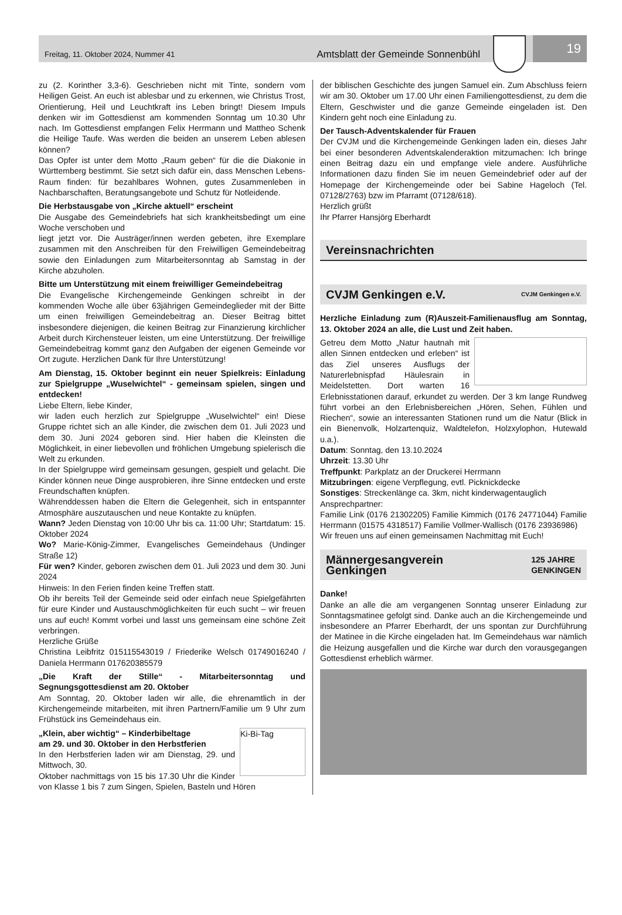Freitag, 11. Oktober 2024, Nummer 41
Amtsblatt der Gemeinde Sonnenbühl
19
zu (2. Korinther 3,3-6). Geschrieben nicht mit Tinte, sondern vom Heiligen Geist. An euch ist ablesbar und zu erkennen, wie Christus Trost, Orientierung, Heil und Leuchtkraft ins Leben bringt! Diesem Impuls denken wir im Gottesdienst am kommenden Sonntag um 10.30 Uhr nach. Im Gottesdienst empfangen Felix Herrmann und Mattheo Schenk die Heilige Taufe. Was werden die beiden an unserem Leben ablesen können?
Das Opfer ist unter dem Motto „Raum geben“ für die die Diakonie in Württemberg bestimmt. Sie setzt sich dafür ein, dass Menschen Lebens-Raum finden: für bezahlbares Wohnen, gutes Zusammenleben in Nachbarschaften, Beratungsangebote und Schutz für Notleidende.
Die Herbstausgabe von „Kirche aktuell“ erscheint
Die Ausgabe des Gemeindebriefs hat sich krankheitsbedingt um eine Woche verschoben und
liegt jetzt vor. Die Austräger/innen werden gebeten, ihre Exemplare zusammen mit den Anschreiben für den Freiwilligen Gemeindebeitrag sowie den Einladungen zum Mitarbeitersonntag ab Samstag in der Kirche abzuholen.
Bitte um Unterstützung mit einem freiwilliger Gemeindebeitrag
Die Evangelische Kirchengemeinde Genkingen schreibt in der kommenden Woche alle über 63jährigen Gemeindeglieder mit der Bitte um einen freiwilligen Gemeindebeitrag an. Dieser Beitrag bittet insbesondere diejenigen, die keinen Beitrag zur Finanzierung kirchlicher Arbeit durch Kirchensteuer leisten, um eine Unterstützung. Der freiwillige Gemeindebeitrag kommt ganz den Aufgaben der eigenen Gemeinde vor Ort zugute. Herzlichen Dank für Ihre Unterstützung!
Am Dienstag, 15. Oktober beginnt ein neuer Spielkreis: Einladung zur Spielgruppe „Wuselwichtel“ - gemeinsam spielen, singen und entdecken!
Liebe Eltern, liebe Kinder,
wir laden euch herzlich zur Spielgruppe „Wuselwichtel“ ein! Diese Gruppe richtet sich an alle Kinder, die zwischen dem 01. Juli 2023 und dem 30. Juni 2024 geboren sind. Hier haben die Kleinsten die Möglichkeit, in einer liebevollen und fröhlichen Umgebung spielerisch die Welt zu erkunden.
In der Spielgruppe wird gemeinsam gesungen, gespielt und gelacht. Die Kinder können neue Dinge ausprobieren, ihre Sinne entdecken und erste Freundschaften knüpfen.
Währenddessen haben die Eltern die Gelegenheit, sich in entspannter Atmosphäre auszutauschen und neue Kontakte zu knüpfen.
Wann? Jeden Dienstag von 10:00 Uhr bis ca. 11:00 Uhr; Startdatum: 15. Oktober 2024
Wo? Marie-König-Zimmer, Evangelisches Gemeindehaus (Undinger Straße 12)
Für wen? Kinder, geboren zwischen dem 01. Juli 2023 und dem 30. Juni 2024
Hinweis: In den Ferien finden keine Treffen statt.
Ob ihr bereits Teil der Gemeinde seid oder einfach neue Spielgefährten für eure Kinder und Austauschmöglichkeiten für euch sucht – wir freuen uns auf euch! Kommt vorbei und lasst uns gemeinsam eine schöne Zeit verbringen.
Herzliche Grüße
Christina Leibfritz 015115543019 / Friederike Welsch 01749016240 / Daniela Herrmann 017620385579
„Die Kraft der Stille“ - Mitarbeitersonntag und Segnungsgottesdienst am 20. Oktober
Am Sonntag, 20. Oktober laden wir alle, die ehrenamtlich in der Kirchengemeinde mitarbeiten, mit ihren Partnern/Familie um 9 Uhr zum Frühstück ins Gemeindehaus ein.
Ki-Bi-Tag
„Klein, aber wichtig“ – Kinderbibeltage
am 29. und 30. Oktober in den Herbstferien
In den Herbstferien laden wir am Dienstag, 29. und Mittwoch, 30.
Oktober nachmittags von 15 bis 17.30 Uhr die Kinder von Klasse 1 bis 7 zum Singen, Spielen, Basteln und Hören
der biblischen Geschichte des jungen Samuel ein. Zum Abschluss feiern wir am 30. Oktober um 17.00 Uhr einen Familiengottesdienst, zu dem die Eltern, Geschwister und die ganze Gemeinde eingeladen ist. Den Kindern geht noch eine Einladung zu.
Der Tausch-Adventskalender für Frauen
Der CVJM und die Kirchengemeinde Genkingen laden ein, dieses Jahr bei einer besonderen Adventskalenderaktion mitzumachen: Ich bringe einen Beitrag dazu ein und empfange viele andere. Ausführliche Informationen dazu finden Sie im neuen Gemeindebrief oder auf der Homepage der Kirchengemeinde oder bei Sabine Hageloch (Tel. 07128/2763) bzw im Pfarramt (07128/618).
Herzlich grüßt
Ihr Pfarrer Hansjörg Eberhardt
Vereinsnachrichten
CVJM Genkingen e.V. CVJM Genkingen e.V.
Herzliche Einladung zum (R)Auszeit-Familienausflug am Sonntag, 13. Oktober 2024 an alle, die Lust und Zeit haben.
Getreu dem Motto „Natur hautnah mit allen Sinnen entdecken und erleben“ ist das Ziel unseres Ausflugs der Naturerlebnispfad Häulesrain in Meidelstetten. Dort warten 16 Erlebnisstationen darauf, erkundet zu werden. Der 3 km lange Rundweg führt vorbei an den Erlebnisbereichen „Hören, Sehen, Fühlen und Riechen“, sowie an interessanten Stationen rund um die Natur (Blick in ein Bienenvolk, Holzartenquiz, Waldtelefon, Holzxylophon, Hutewald u.a.).
Datum: Sonntag, den 13.10.2024
Uhrzeit: 13.30 Uhr
Treffpunkt: Parkplatz an der Druckerei Herrmann
Mitzubringen: eigene Verpflegung, evtl. Picknickdecke
Sonstiges: Streckenlänge ca. 3km, nicht kinderwagentauglich
Ansprechpartner:
Familie Link (0176 21302205) Familie Kimmich (0176 24771044) Familie Herrmann (01575 4318517) Familie Vollmer-Wallisch (0176 23936986)
Wir freuen uns auf einen gemeinsamen Nachmittag mit Euch!
Männergesangverein
Genkingen 125 JAHRE
GENKINGEN
Danke!
Danke an alle die am vergangenen Sonntag unserer Einladung zur Sonntagsmatinee gefolgt sind. Danke auch an die Kirchengemeinde und insbesondere an Pfarrer Eberhardt, der uns spontan zur Durchführung der Matinee in die Kirche eingeladen hat. Im Gemeindehaus war nämlich die Heizung ausgefallen und die Kirche war durch den vorausgegangen Gottesdienst erheblich wärmer.